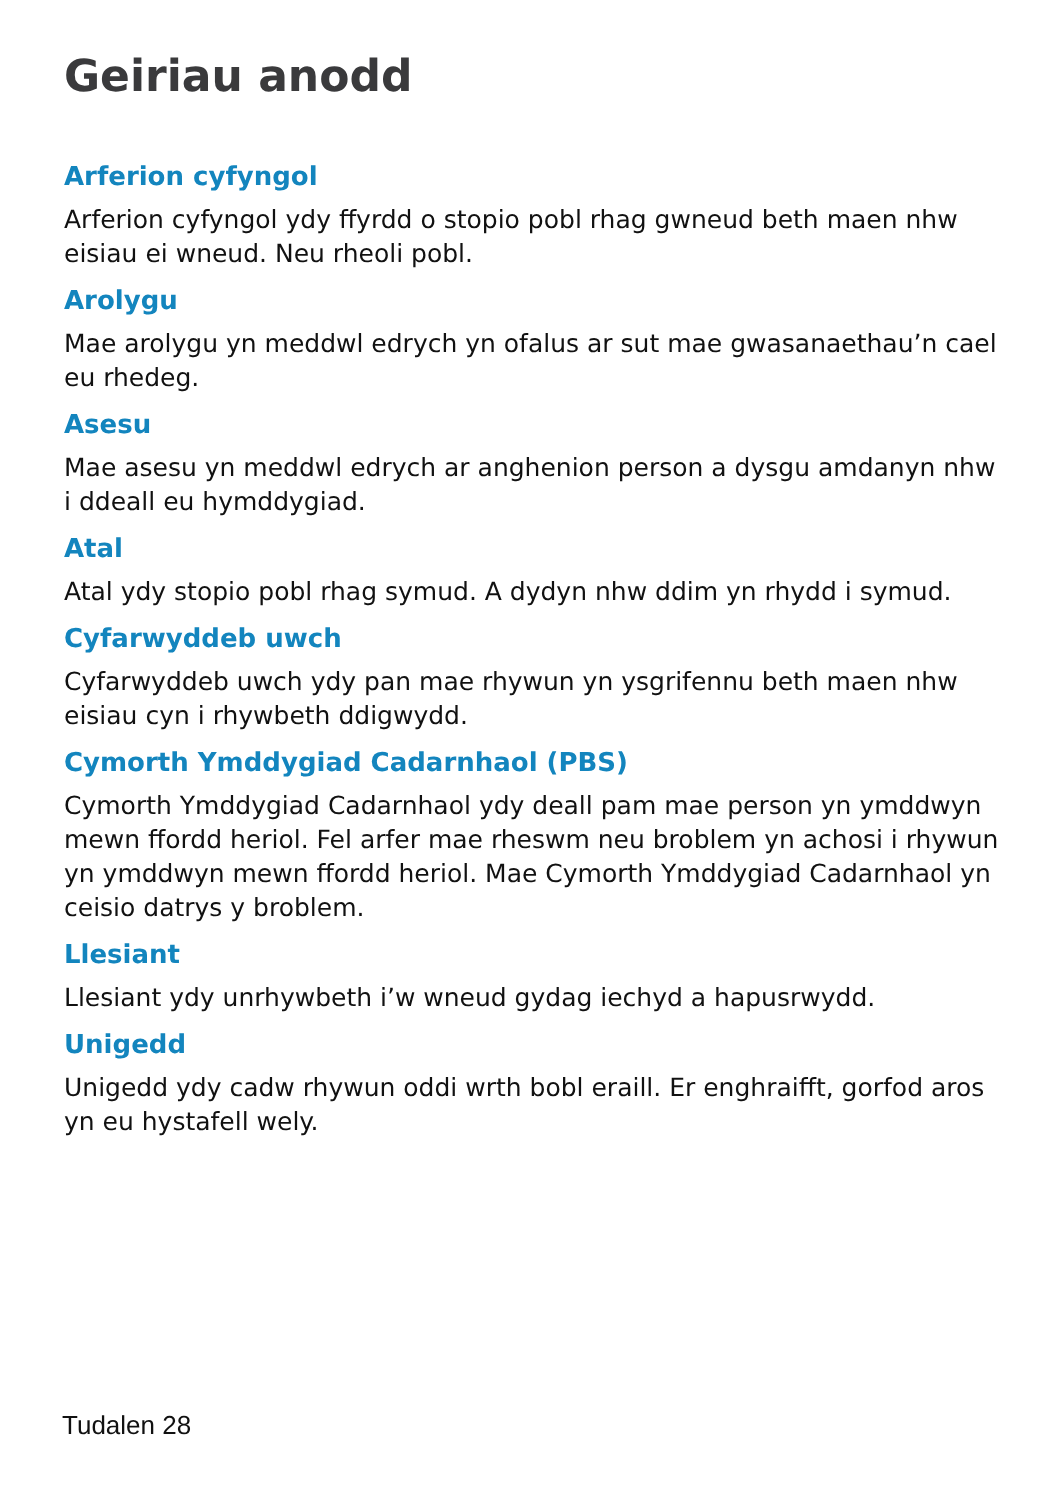Geiriau anodd
Arferion cyfyngol
Arferion cyfyngol ydy ffyrdd o stopio pobl rhag gwneud beth maen nhw eisiau ei wneud. Neu rheoli pobl.
Arolygu
Mae arolygu yn meddwl edrych yn ofalus ar sut mae gwasanaethau’n cael eu rhedeg.
Asesu
Mae asesu yn meddwl edrych ar anghenion person a dysgu amdanyn nhw i ddeall eu hymddygiad.
Atal
Atal ydy stopio pobl rhag symud. A dydyn nhw ddim yn rhydd i symud.
Cyfarwyddeb uwch
Cyfarwyddeb uwch ydy pan mae rhywun yn ysgrifennu beth maen nhw eisiau cyn i rhywbeth ddigwydd.
Cymorth Ymddygiad Cadarnhaol (PBS)
Cymorth Ymddygiad Cadarnhaol ydy deall pam mae person yn ymddwyn mewn ffordd heriol. Fel arfer mae rheswm neu broblem yn achosi i rhywun yn ymddwyn mewn ffordd heriol. Mae Cymorth Ymddygiad Cadarnhaol yn ceisio datrys y broblem.
Llesiant
Llesiant ydy unrhywbeth i’w wneud gydag iechyd a hapusrwydd.
Unigedd
Unigedd ydy cadw rhywun oddi wrth bobl eraill. Er enghraifft, gorfod aros yn eu hystafell wely.
Tudalen 28